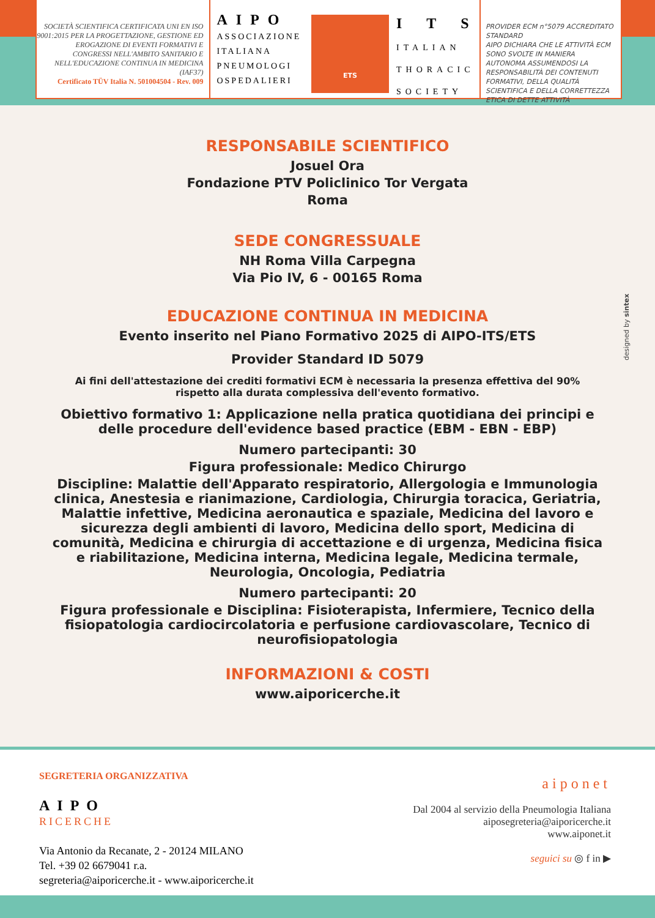SOCIETÀ SCIENTIFICA CERTIFICATA UNI EN ISO 9001:2015 PER LA PROGETTAZIONE, GESTIONE ED EROGAZIONE DI EVENTI FORMATIVI E CONGRESSI NELL'AMBITO SANITARIO E NELL'EDUCAZIONE CONTINUA IN MEDICINA (IAF37)
Certificato TÜV Italia N. 501004504 - Rev. 009
AIPO
ASSOCIAZIONE
ITALIANA
PNEUMOLOGI
OSPEDALIERI
ETS
ITS
ITALIAN
THORACIC
SOCIETY
PROVIDER ECM n°5079 ACCREDITATO STANDARD
AIPO DICHIARA CHE LE ATTIVITÀ ECM SONO SVOLTE IN MANIERA AUTONOMA ASSUMENDOSI LA RESPONSABILITÀ DEI CONTENUTI FORMATIVI, DELLA QUALITÀ SCIENTIFICA E DELLA CORRETTEZZA ETICA DI DETTE ATTIVITÀ
RESPONSABILE SCIENTIFICO
Josuel Ora
Fondazione PTV Policlinico Tor Vergata
Roma
SEDE CONGRESSUALE
NH Roma Villa Carpegna
Via Pio IV, 6 - 00165 Roma
EDUCAZIONE CONTINUA IN MEDICINA
Evento inserito nel Piano Formativo 2025 di AIPO-ITS/ETS
Provider Standard ID 5079
Ai fini dell'attestazione dei crediti formativi ECM è necessaria la presenza effettiva del 90%
rispetto alla durata complessiva dell'evento formativo.
Obiettivo formativo 1: Applicazione nella pratica quotidiana dei principi e delle procedure dell'evidence based practice (EBM - EBN - EBP)
Numero partecipanti: 30
Figura professionale: Medico Chirurgo
Discipline: Malattie dell'Apparato respiratorio, Allergologia e Immunologia clinica, Anestesia e rianimazione, Cardiologia, Chirurgia toracica, Geriatria, Malattie infettive, Medicina aeronautica e spaziale, Medicina del lavoro e sicurezza degli ambienti di lavoro, Medicina dello sport, Medicina di comunità, Medicina e chirurgia di accettazione e di urgenza, Medicina fisica e riabilitazione, Medicina interna, Medicina legale, Medicina termale, Neurologia, Oncologia, Pediatria
Numero partecipanti: 20
Figura professionale e Disciplina: Fisioterapista, Infermiere, Tecnico della fisiopatologia cardiocircolatoria e perfusione cardiovascolare, Tecnico di neurofisiopatologia
INFORMAZIONI & COSTI
www.aiporicerche.it
designed by sintex
SEGRETERIA ORGANIZZATIVA
AIPO
RICERCHE
Via Antonio da Recanate, 2 - 20124 MILANO
Tel. +39 02 6679041 r.a.
segreteria@aiporicerche.it - www.aiporicerche.it
aiponet
Dal 2004 al servizio della Pneumologia Italiana
aiposegreteria@aiporicerche.it
www.aiponet.it
seguici su ◎ f in ▶